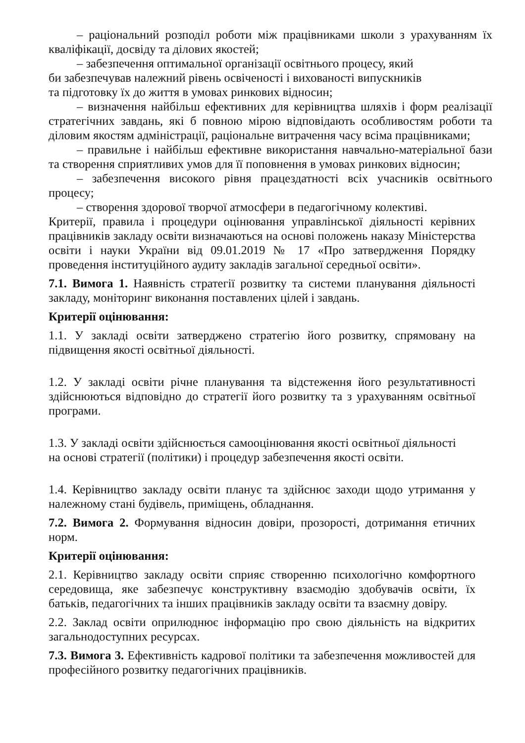– раціональний розподіл роботи між працівниками школи з урахуванням їх кваліфікації, досвіду та ділових якостей;
– забезпечення оптимальної організації освітнього процесу, який
би забезпечував належний рівень освіченості і вихованості випускників
та підготовку їх до життя в умовах ринкових відносин;
– визначення найбільш ефективних для керівництва шляхів і форм реалізації стратегічних завдань, які б повною мірою відповідають особливостям роботи та діловим якостям адміністрації, раціональне витрачення часу всіма працівниками;
– правильне і найбільш ефективне використання навчально-матеріальної бази та створення сприятливих умов для її поповнення в умовах ринкових відносин;
– забезпечення високого рівня працездатності всіх учасників освітнього процесу;
– створення здорової творчої атмосфери в педагогічному колективі.
Критерії, правила і процедури оцінювання управлінської діяльності керівних працівників закладу освіти визначаються на основі положень наказу Міністерства освіти і науки України від 09.01.2019 № 17 «Про затвердження Порядку проведення інституційного аудиту закладів загальної середньої освіти».
7.1. Вимога 1. Наявність стратегії розвитку та системи планування діяльності закладу, моніторинг виконання поставлених цілей і завдань.
Критерії оцінювання:
1.1. У закладі освіти затверджено стратегію його розвитку, спрямовану на підвищення якості освітньої діяльності.
1.2. У закладі освіти річне планування та відстеження його результативності здійснюються відповідно до стратегії його розвитку та з урахуванням освітньої програми.
1.3. У закладі освіти здійснюється самооцінювання якості освітньої діяльності
на основі стратегії (політики) і процедур забезпечення якості освіти.
1.4. Керівництво закладу освіти планує та здійснює заходи щодо утримання у належному стані будівель, приміщень, обладнання.
7.2. Вимога 2. Формування відносин довіри, прозорості, дотримання етичних норм.
Критерії оцінювання:
2.1. Керівництво закладу освіти сприяє створенню психологічно комфортного середовища, яке забезпечує конструктивну взаємодію здобувачів освіти, їх батьків, педагогічних та інших працівників закладу освіти та взаємну довіру.
2.2. Заклад освіти оприлюднює інформацію про свою діяльність на відкритих загальнодоступних ресурсах.
7.3. Вимога 3. Ефективність кадрової політики та забезпечення можливостей для професійного розвитку педагогічних працівників.